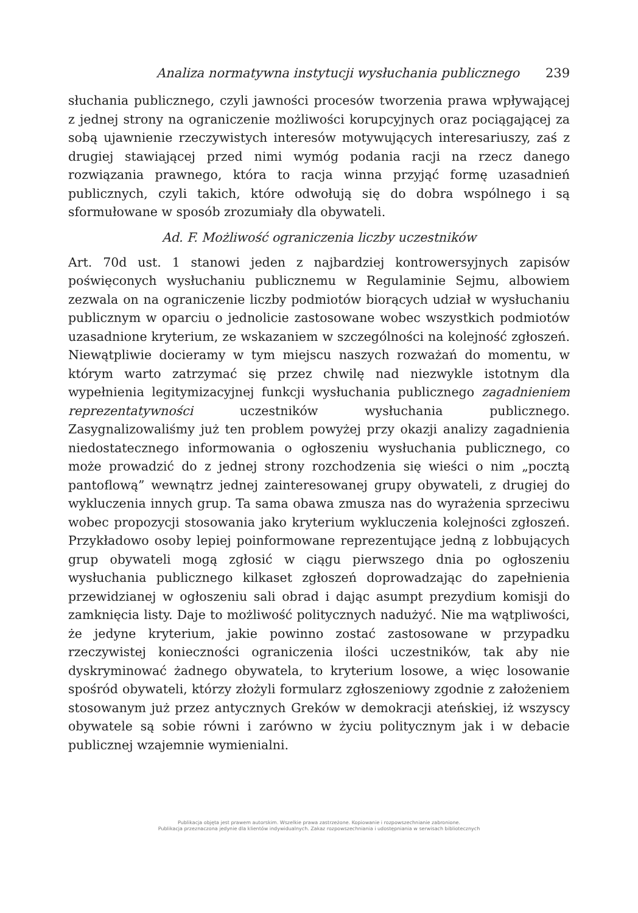Analiza normatywna instytucji wysłuchania publicznego 239
słuchania publicznego, czyli jawności procesów tworzenia prawa wpływającej z jednej strony na ograniczenie możliwości korupcyjnych oraz pociągającej za sobą ujawnienie rzeczywistych interesów motywujących interesariuszy, zaś z drugiej stawiającej przed nimi wymóg podania racji na rzecz danego rozwiązania prawnego, która to racja winna przyjąć formę uzasadnień publicznych, czyli takich, które odwołują się do dobra wspólnego i są sformułowane w sposób zrozumiały dla obywateli.
Ad. F. Możliwość ograniczenia liczby uczestników
Art. 70d ust. 1 stanowi jeden z najbardziej kontrowersyjnych zapisów poświęconych wysłuchaniu publicznemu w Regulaminie Sejmu, albowiem zezwala on na ograniczenie liczby podmiotów biorących udział w wysłuchaniu publicznym w oparciu o jednolicie zastosowane wobec wszystkich podmiotów uzasadnione kryterium, ze wskazaniem w szczególności na kolejność zgłoszeń. Niewątpliwie docieramy w tym miejscu naszych rozważań do momentu, w którym warto zatrzymać się przez chwilę nad niezwykle istotnym dla wypełnienia legitymizacyjnej funkcji wysłuchania publicznego zagadnieniem reprezentatywności uczestników wysłuchania publicznego. Zasygnalizowaliśmy już ten problem powyżej przy okazji analizy zagadnienia niedostatecznego informowania o ogłoszeniu wysłuchania publicznego, co może prowadzić do z jednej strony rozchodzenia się wieści o nim „pocztą pantoflową” wewnątrz jednej zainteresowanej grupy obywateli, z drugiej do wykluczenia innych grup. Ta sama obawa zmusza nas do wyrażenia sprzeciwu wobec propozycji stosowania jako kryterium wykluczenia kolejności zgłoszeń. Przykładowo osoby lepiej poinformowane reprezentujące jedną z lobbujących grup obywateli mogą zgłosić w ciągu pierwszego dnia po ogłoszeniu wysłuchania publicznego kilkaset zgłoszeń doprowadzając do zapełnienia przewidzianej w ogłoszeniu sali obrad i dając asumpt prezydium komisji do zamknięcia listy. Daje to możliwość politycznych nadużyć. Nie ma wątpliwości, że jedyne kryterium, jakie powinno zostać zastosowane w przypadku rzeczywistej konieczności ograniczenia ilości uczestników, tak aby nie dyskryminować żadnego obywatela, to kryterium losowe, a więc losowanie spośród obywateli, którzy złożyli formularz zgłoszeniowy zgodnie z założeniem stosowanym już przez antycznych Greków w demokracji ateńskiej, iż wszyscy obywatele są sobie równi i zarówno w życiu politycznym jak i w debacie publicznej wzajemnie wymienialni.
Publikacja objęta jest prawem autorskim. Wszelkie prawa zastrzeżone. Kopiowanie i rozpowszechnianie zabronione.
Publikacja przeznaczona jedynie dla klientów indywidualnych. Zakaz rozpowszechniania i udostępniania w serwisach bibliotecznych